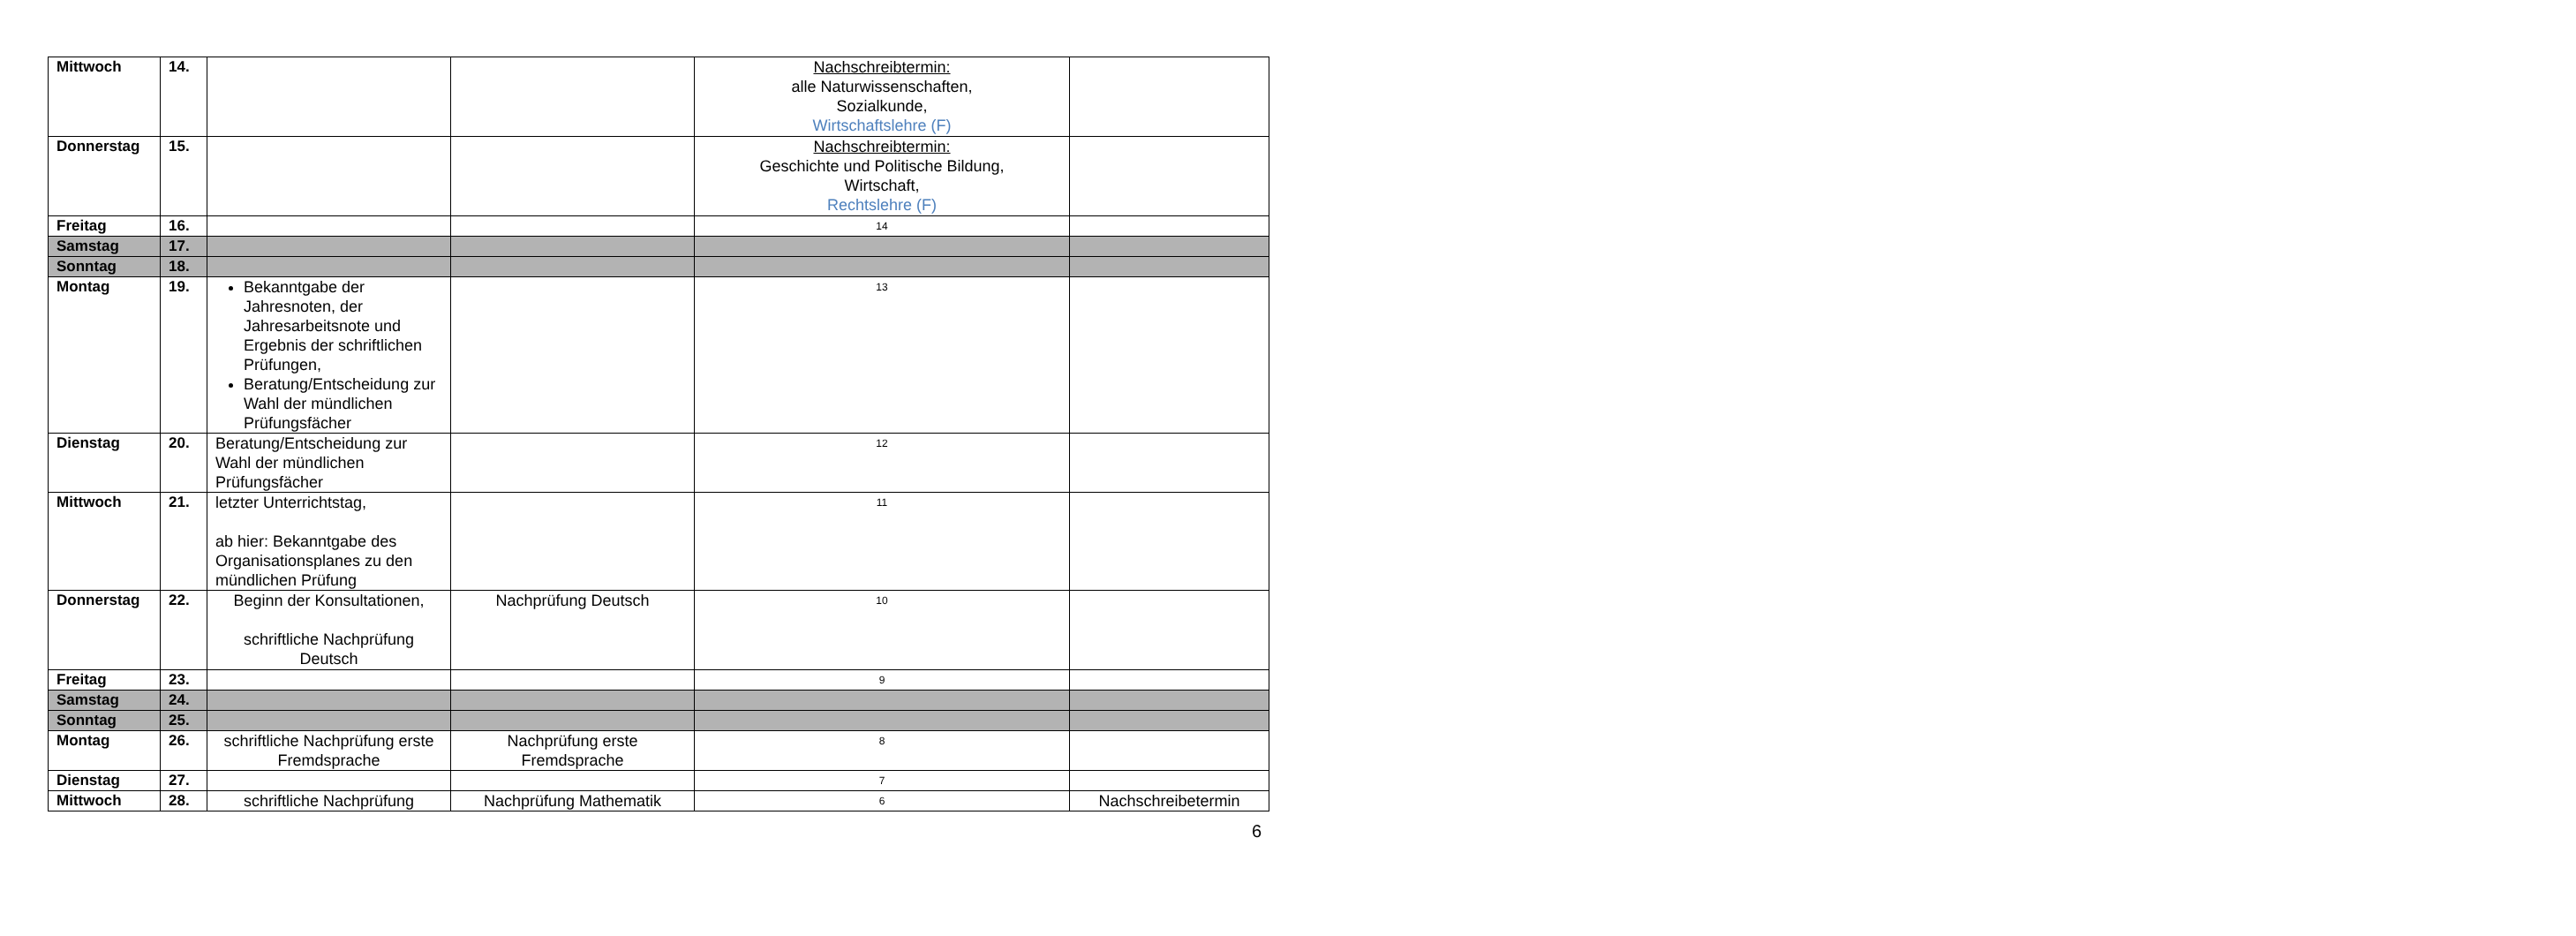| Mittwoch | 14. | | | Nachschreibtermin: alle Naturwissenschaften, Sozialkunde, Wirtschaftslehre (F) | |
| Donnerstag | 15. | | | Nachschreibtermin: Geschichte und Politische Bildung, Wirtschaft, Rechtslehre (F) | |
| Freitag | 16. | | | 14 | |
| Samstag | 17. | | | | |
| Sonntag | 18. | | | | |
| Montag | 19. | Bekanntgabe der Jahresnoten, der Jahresarbeitsnote und Ergebnis der schriftlichen Prüfungen, Beratung/Entscheidung zur Wahl der mündlichen Prüfungsfächer | | 13 | |
| Dienstag | 20. | Beratung/Entscheidung zur Wahl der mündlichen Prüfungsfächer | | 12 | |
| Mittwoch | 21. | letzter Unterrichtstag, ab hier: Bekanntgabe des Organisationsplanes zu den mündlichen Prüfung | | 11 | |
| Donnerstag | 22. | Beginn der Konsultationen, schriftliche Nachprüfung Deutsch | Nachprüfung Deutsch | 10 | |
| Freitag | 23. | | | 9 | |
| Samstag | 24. | | | | |
| Sonntag | 25. | | | | |
| Montag | 26. | schriftliche Nachprüfung erste Fremdsprache | Nachprüfung erste Fremdsprache | 8 | |
| Dienstag | 27. | | | 7 | |
| Mittwoch | 28. | schriftliche Nachprüfung | Nachprüfung Mathematik | 6 | Nachschreibetermin |
6